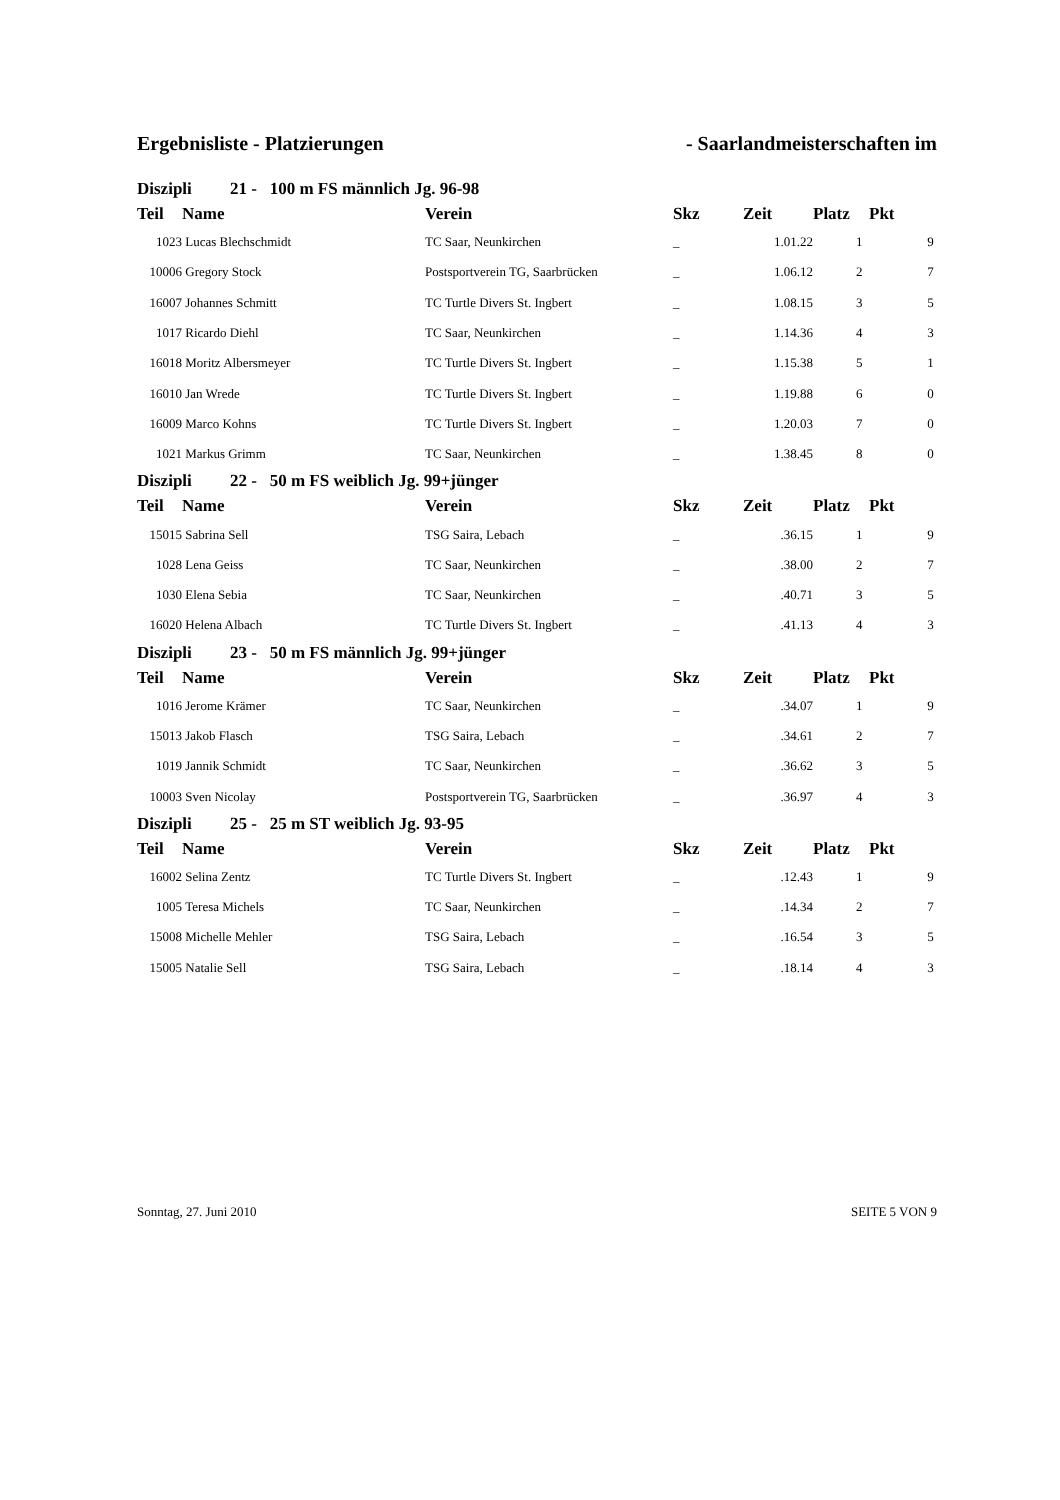Ergebnisliste - Platzierungen - Saarlandmeisterschaften im
| Diszipli 21 - 100 m FS männlich Jg. 96-98 | | | | | | |
| Teil | Name | Verein | Skz | Zeit | Platz | Pkt |
| 1023 | Lucas Blechschmidt | TC Saar, Neunkirchen | _ | 1.01.22 | 1 | 9 |
| 10006 | Gregory Stock | Postsportverein TG, Saarbrücken | _ | 1.06.12 | 2 | 7 |
| 16007 | Johannes Schmitt | TC Turtle Divers St. Ingbert | _ | 1.08.15 | 3 | 5 |
| 1017 | Ricardo Diehl | TC Saar, Neunkirchen | _ | 1.14.36 | 4 | 3 |
| 16018 | Moritz Albersmeyer | TC Turtle Divers St. Ingbert | _ | 1.15.38 | 5 | 1 |
| 16010 | Jan Wrede | TC Turtle Divers St. Ingbert | _ | 1.19.88 | 6 | 0 |
| 16009 | Marco Kohns | TC Turtle Divers St. Ingbert | _ | 1.20.03 | 7 | 0 |
| 1021 | Markus Grimm | TC Saar, Neunkirchen | _ | 1.38.45 | 8 | 0 |
| Diszipli 22 - 50 m FS weiblich Jg. 99+jünger | | | | | | |
| Teil | Name | Verein | Skz | Zeit | Platz | Pkt |
| 15015 | Sabrina Sell | TSG Saira, Lebach | _ | .36.15 | 1 | 9 |
| 1028 | Lena Geiss | TC Saar, Neunkirchen | _ | .38.00 | 2 | 7 |
| 1030 | Elena Sebia | TC Saar, Neunkirchen | _ | .40.71 | 3 | 5 |
| 16020 | Helena Albach | TC Turtle Divers St. Ingbert | _ | .41.13 | 4 | 3 |
| Diszipli 23 - 50 m FS männlich Jg. 99+jünger | | | | | | |
| Teil | Name | Verein | Skz | Zeit | Platz | Pkt |
| 1016 | Jerome Krämer | TC Saar, Neunkirchen | _ | .34.07 | 1 | 9 |
| 15013 | Jakob Flasch | TSG Saira, Lebach | _ | .34.61 | 2 | 7 |
| 1019 | Jannik Schmidt | TC Saar, Neunkirchen | _ | .36.62 | 3 | 5 |
| 10003 | Sven Nicolay | Postsportverein TG, Saarbrücken | _ | .36.97 | 4 | 3 |
| Diszipli 25 - 25 m ST weiblich Jg. 93-95 | | | | | | |
| Teil | Name | Verein | Skz | Zeit | Platz | Pkt |
| 16002 | Selina Zentz | TC Turtle Divers St. Ingbert | _ | .12.43 | 1 | 9 |
| 1005 | Teresa Michels | TC Saar, Neunkirchen | _ | .14.34 | 2 | 7 |
| 15008 | Michelle Mehler | TSG Saira, Lebach | _ | .16.54 | 3 | 5 |
| 15005 | Natalie Sell | TSG Saira, Lebach | _ | .18.14 | 4 | 3 |
Sonntag, 27. Juni 2010 SEITE 5 VON 9